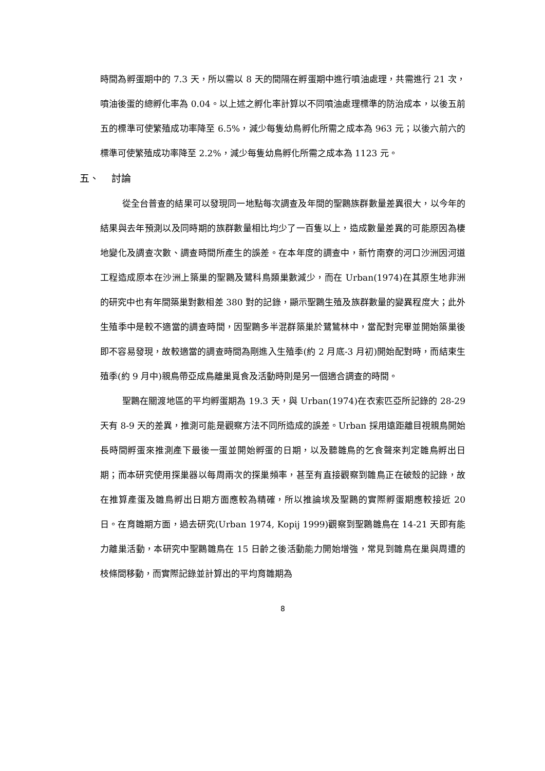時間為孵蛋期中的 7.3 天，所以需以 8 天的間隔在孵蛋期中進行噴油處理，共需進行 21 次，噴油後蛋的總孵化率為 0.04。以上述之孵化率計算以不同噴油處理標準的防治成本，以後五前五的標準可使繁殖成功率降至 6.5%，減少每隻幼鳥孵化所需之成本為 963 元；以後六前六的標準可使繁殖成功率降至 2.2%，減少每隻幼鳥孵化所需之成本為 1123 元。
五、 討論
從全台普查的結果可以發現同一地點每次調查及年間的聖䴉族群數量差異很大，以今年的結果與去年預測以及同時期的族群數量相比均少了一百隻以上，造成數量差異的可能原因為棲地變化及調查次數、調查時間所產生的誤差。在本年度的調查中，新竹南寮的河口沙洲因河道工程造成原本在沙洲上築巢的聖䴉及鷺科鳥類巢數減少，而在 Urban(1974)在其原生地非洲的研究中也有年間築巢對數相差 380 對的記錄，顯示聖䴉生殖及族群數量的變異程度大；此外生殖季中是較不適當的調查時間，因聖䴉多半混群築巢於鷺鷥林中，當配對完畢並開始築巢後即不容易發現，故較適當的調查時間為剛進入生殖季(約 2 月底-3 月初)開始配對時，而結束生殖季(約 9 月中)親鳥帶亞成鳥離巢覓食及活動時則是另一個適合調查的時間。
聖䴉在關渡地區的平均孵蛋期為 19.3 天，與 Urban(1974)在衣索匹亞所記錄的 28-29 天有 8-9 天的差異，推測可能是觀察方法不同所造成的誤差。Urban 採用遠距離目視親鳥開始長時間孵蛋來推測產下最後一蛋並開始孵蛋的日期，以及聽雛鳥的乞食聲來判定雛鳥孵出日期；而本研究使用探巢器以每周兩次的探巢頻率，甚至有直接觀察到雛鳥正在破殼的記錄，故在推算產蛋及雛鳥孵出日期方面應較為精確，所以推論埃及聖䴉的實際孵蛋期應較接近 20 日。在育雛期方面，過去研究(Urban 1974, Kopij 1999)觀察到聖䴉雛鳥在 14-21 天即有能力離巢活動，本研究中聖䴉雛鳥在 15 日齡之後活動能力開始增強，常見到雛鳥在巢與周遭的枝條間移動，而實際記錄並計算出的平均育雛期為
8